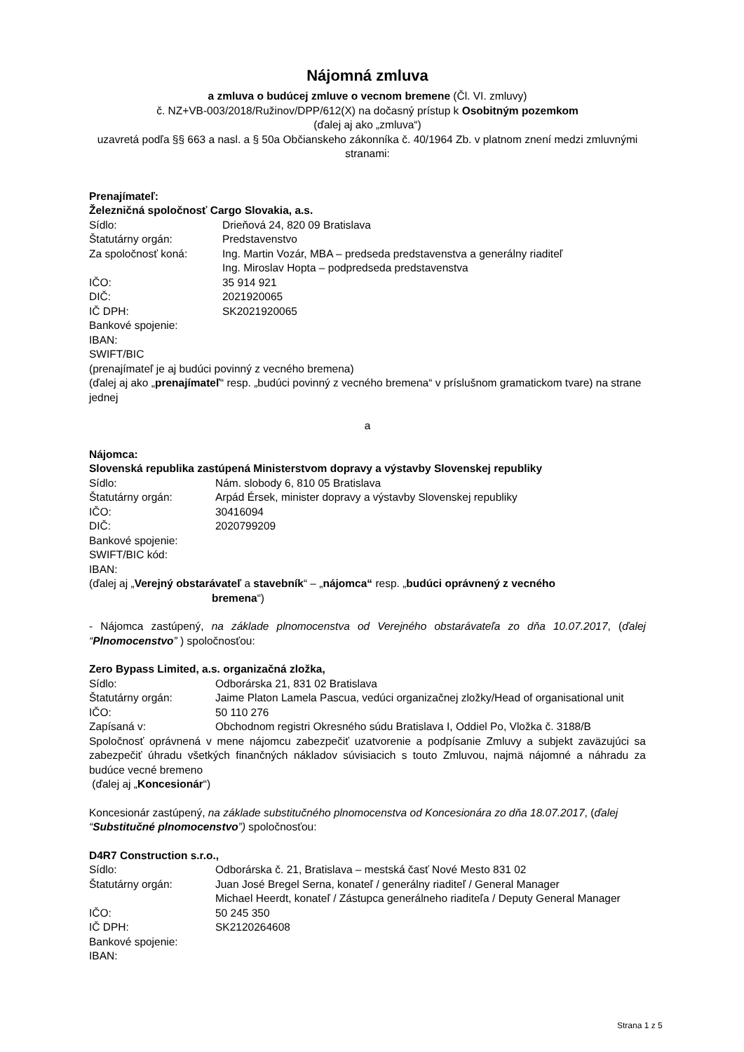Nájomná zmluva
a zmluva o budúcej zmluve o vecnom bremene (Čl. VI. zmluvy)
č. NZ+VB-003/2018/Ružinov/DPP/612(X) na dočasný prístup k Osobitným pozemkom
(ďalej aj ako „zmluva“)
uzavretá podľa §§ 663 a nasl. a § 50a Občianskeho zákonníka č. 40/1964 Zb. v platnom znení medzi zmluvnými stranami:
Prenajímateľ:
Železničná spoločnosť Cargo Slovakia, a.s.
Sídlo: Drieňová 24, 820 09 Bratislava
Štatutárny orgán: Predstavenstvo
Za spoločnosť koná: Ing. Martin Vozár, MBA – predseda predstavenstva a generálny riaditeľ
Ing. Miroslav Hopta – podpredseda predstavenstva
IČO: 35 914 921
DIČ: 2021920065
IČ DPH: SK2021920065
Bankové spojenie:
IBAN:
SWIFT/BIC
(prenajímateľ je aj budúci povinný z vecného bremena)
(ďalej aj ako „prenajímateľ“ resp. „budúci povinný z vecného bremena“ v príslušnom gramatickom tvare) na strane jednej
a
Nájomca:
Slovenská republika zastúpená Ministerstvom dopravy a výstavby Slovenskej republiky
Sídlo: Nám. slobody 6, 810 05 Bratislava
Štatutárny orgán: Arpád Érsek, minister dopravy a výstavby Slovenskej republiky
IČO: 30416094
DIČ: 2020799209
Bankové spojenie:
SWIFT/BIC kód:
IBAN:
(ďalej aj „Verejný obstarávateľ a stavebník“ – „nájomca“ resp. „budúci oprávnený z vecného
bremena“)
- Nájomca zastúpený, na základe plnomocenstva od Verejného obstarávateľa zo dňa 10.07.2017, (ďalej “Plnomocenstvo” ) spoločnosťou:
Zero Bypass Limited, a.s. organizačná zložka,
Sídlo: Odborárska 21, 831 02 Bratislava
Štatutárny orgán: Jaime Platon Lamela Pascua, vedúci organizačnej zložky/Head of organisational unit
IČO: 50 110 276
Zapísaná v: Obchodnom registri Okresného súdu Bratislava I, Oddiel Po, Vložka č. 3188/B
Spoločnosť oprávnená v mene nájomcu zabezpečiť uzatvorenie a podpísanie Zmluvy a subjekt zaväzujúci sa zabezpečiť úhradu všetkých finančných nákladov súvisiacich s touto Zmluvou, najmä nájomné a náhradu za budúce vecné bremeno
(ďalej aj „Koncesionár“)
Koncesionár zastúpený, na základe substitučného plnomocenstva od Koncesionára zo dňa 18.07.2017, (ďalej “Substitučné plnomocenstvo”) spoločnosťou:
D4R7 Construction s.r.o.,
Sídlo: Odborárska č. 21, Bratislava – mestská časť Nové Mesto 831 02
Štatutárny orgán: Juan José Bregel Serna, konateľ / generálny riaditeľ / General Manager
Michael Heerdt, konateľ / Zástupca generálneho riaditeľa / Deputy General Manager
IČO: 50 245 350
IČ DPH: SK2120264608
Bankové spojenie:
IBAN:
Strana 1 z 5